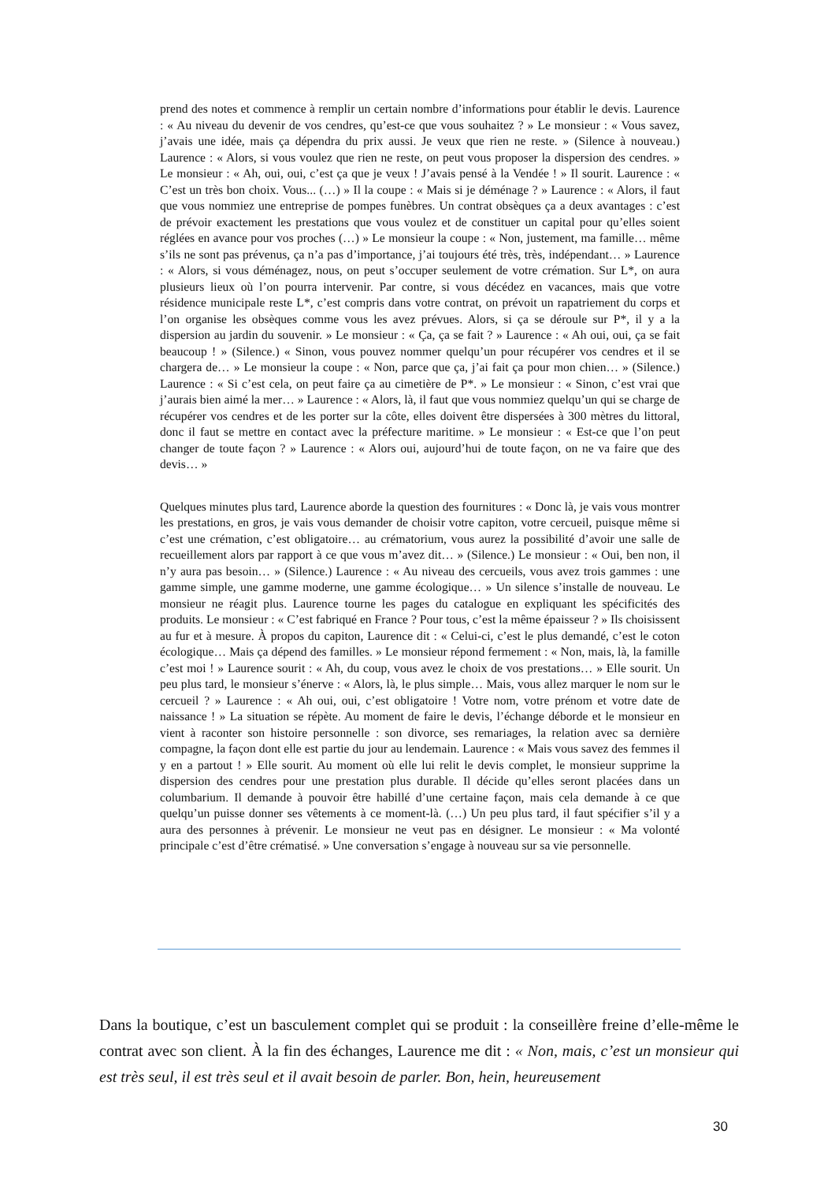prend des notes et commence à remplir un certain nombre d’informations pour établir le devis. Laurence : « Au niveau du devenir de vos cendres, qu’est-ce que vous souhaitez ? » Le monsieur : « Vous savez, j’avais une idée, mais ça dépendra du prix aussi. Je veux que rien ne reste. » (Silence à nouveau.) Laurence : « Alors, si vous voulez que rien ne reste, on peut vous proposer la dispersion des cendres. » Le monsieur : « Ah, oui, oui, c’est ça que je veux ! J’avais pensé à la Vendée ! » Il sourit. Laurence : « C’est un très bon choix. Vous... (…) » Il la coupe : « Mais si je déménage ? » Laurence : « Alors, il faut que vous nommiez une entreprise de pompes funèbres. Un contrat obsèques ça a deux avantages : c’est de prévoir exactement les prestations que vous voulez et de constituer un capital pour qu’elles soient réglées en avance pour vos proches (…) » Le monsieur la coupe : « Non, justement, ma famille… même s’ils ne sont pas prévenus, ça n’a pas d’importance, j’ai toujours été très, très, indépendant… » Laurence : « Alors, si vous déménagez, nous, on peut s’occuper seulement de votre crémation. Sur L*, on aura plusieurs lieux où l’on pourra intervenir. Par contre, si vous décédez en vacances, mais que votre résidence municipale reste L*, c’est compris dans votre contrat, on prévoit un rapatriement du corps et l’on organise les obsèques comme vous les avez prévues. Alors, si ça se déroule sur P*, il y a la dispersion au jardin du souvenir. » Le monsieur : « Ça, ça se fait ? » Laurence : « Ah oui, oui, ça se fait beaucoup ! » (Silence.) « Sinon, vous pouvez nommer quelqu’un pour récupérer vos cendres et il se chargera de… » Le monsieur la coupe : « Non, parce que ça, j’ai fait ça pour mon chien… » (Silence.) Laurence : « Si c’est cela, on peut faire ça au cimetière de P*. » Le monsieur : « Sinon, c’est vrai que j’aurais bien aimé la mer… » Laurence : « Alors, là, il faut que vous nommiez quelqu’un qui se charge de récupérer vos cendres et de les porter sur la côte, elles doivent être dispersées à 300 mètres du littoral, donc il faut se mettre en contact avec la préfecture maritime. » Le monsieur : « Est-ce que l’on peut changer de toute façon ? » Laurence : « Alors oui, aujourd’hui de toute façon, on ne va faire que des devis… »
Quelques minutes plus tard, Laurence aborde la question des fournitures : « Donc là, je vais vous montrer les prestations, en gros, je vais vous demander de choisir votre capiton, votre cercueil, puisque même si c’est une crémation, c’est obligatoire… au crématorium, vous aurez la possibilité d’avoir une salle de recueillement alors par rapport à ce que vous m’avez dit… » (Silence.) Le monsieur : « Oui, ben non, il n’y aura pas besoin… » (Silence.) Laurence : « Au niveau des cercueils, vous avez trois gammes : une gamme simple, une gamme moderne, une gamme écologique… » Un silence s’installe de nouveau. Le monsieur ne réagit plus. Laurence tourne les pages du catalogue en expliquant les spécificités des produits. Le monsieur : « C’est fabriqué en France ? Pour tous, c’est la même épaisseur ? » Ils choisissent au fur et à mesure. À propos du capiton, Laurence dit : « Celui-ci, c’est le plus demandé, c’est le coton écologique… Mais ça dépend des familles. » Le monsieur répond fermement : « Non, mais, là, la famille c’est moi ! » Laurence sourit : « Ah, du coup, vous avez le choix de vos prestations… » Elle sourit. Un peu plus tard, le monsieur s’énerve : « Alors, là, le plus simple… Mais, vous allez marquer le nom sur le cercueil ? » Laurence : « Ah oui, oui, c’est obligatoire ! Votre nom, votre prénom et votre date de naissance ! » La situation se répète. Au moment de faire le devis, l’échange déborde et le monsieur en vient à raconter son histoire personnelle : son divorce, ses remariages, la relation avec sa dernière compagne, la façon dont elle est partie du jour au lendemain. Laurence : « Mais vous savez des femmes il y en a partout ! » Elle sourit. Au moment où elle lui relit le devis complet, le monsieur supprime la dispersion des cendres pour une prestation plus durable. Il décide qu’elles seront placées dans un columbarium. Il demande à pouvoir être habillé d’une certaine façon, mais cela demande à ce que quelqu’un puisse donner ses vêtements à ce moment-là. (…) Un peu plus tard, il faut spécifier s’il y a aura des personnes à prévenir. Le monsieur ne veut pas en désigner. Le monsieur : « Ma volonté principale c’est d’être crématisé. » Une conversation s’engage à nouveau sur sa vie personnelle.
Dans la boutique, c’est un basculement complet qui se produit : la conseillère freine d’elle-même le contrat avec son client. À la fin des échanges, Laurence me dit : « Non, mais, c’est un monsieur qui est très seul, il est très seul et il avait besoin de parler. Bon, hein, heureusement
30